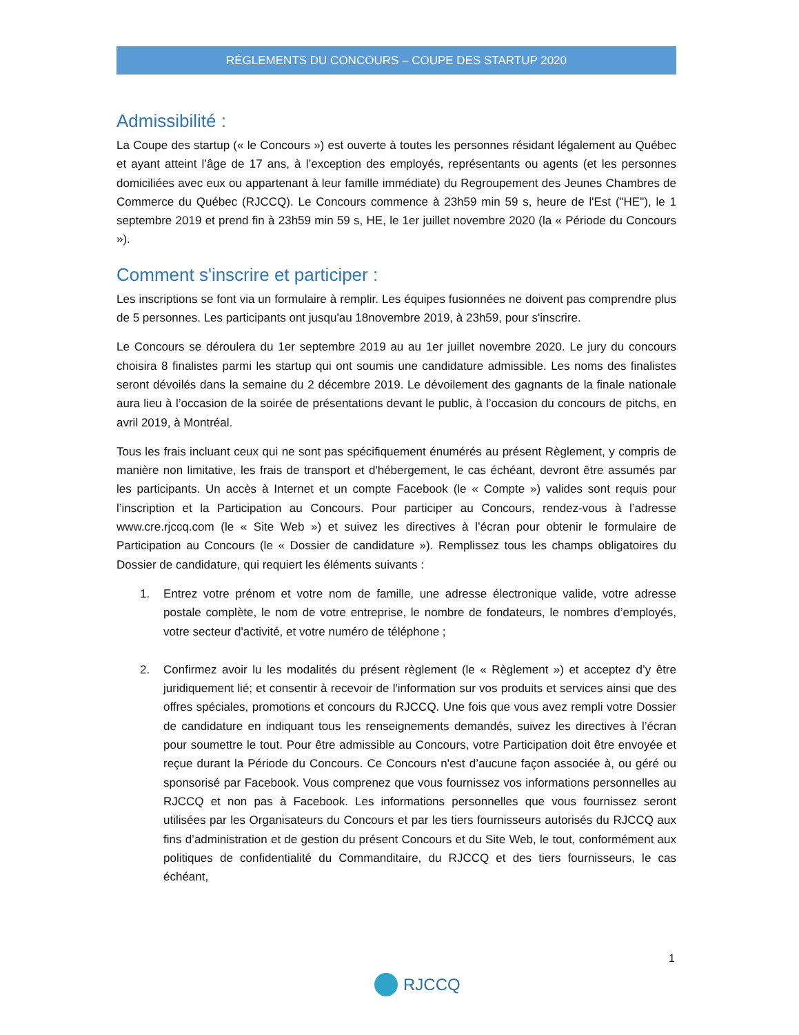RÉGLEMENTS DU CONCOURS – COUPE DES STARTUP 2020
Admissibilité :
La Coupe des startup (« le Concours ») est ouverte à toutes les personnes résidant légalement au Québec et ayant atteint l’âge de 17 ans, à l’exception des employés, représentants ou agents (et les personnes domiciliées avec eux ou appartenant à leur famille immédiate) du Regroupement des Jeunes Chambres de Commerce du Québec (RJCCQ). Le Concours commence à 23h59 min 59 s, heure de l'Est ("HE"), le 1 septembre 2019 et prend fin à 23h59 min 59 s, HE, le 1er juillet novembre 2020 (la « Période du Concours »).
Comment s'inscrire et participer :
Les inscriptions se font via un formulaire à remplir. Les équipes fusionnées ne doivent pas comprendre plus de 5 personnes. Les participants ont jusqu'au 18novembre 2019, à 23h59, pour s'inscrire.
Le Concours se déroulera du 1er septembre 2019 au au 1er juillet novembre 2020. Le jury du concours choisira 8 finalistes parmi les startup qui ont soumis une candidature admissible. Les noms des finalistes seront dévoilés dans la semaine du 2 décembre 2019. Le dévoilement des gagnants de la finale nationale aura lieu à l’occasion de la soirée de présentations devant le public, à l’occasion du concours de pitchs, en avril 2019, à Montréal.
Tous les frais incluant ceux qui ne sont pas spécifiquement énumérés au présent Règlement, y compris de manière non limitative, les frais de transport et d'hébergement, le cas échéant, devront être assumés par les participants. Un accès à Internet et un compte Facebook (le « Compte ») valides sont requis pour l’inscription et la Participation au Concours. Pour participer au Concours, rendez-vous à l’adresse www.cre.rjccq.com (le « Site Web ») et suivez les directives à l’écran pour obtenir le formulaire de Participation au Concours (le « Dossier de candidature »). Remplissez tous les champs obligatoires du Dossier de candidature, qui requiert les éléments suivants :
1. Entrez votre prénom et votre nom de famille, une adresse électronique valide, votre adresse postale complète, le nom de votre entreprise, le nombre de fondateurs, le nombres d’employés, votre secteur d'activité, et votre numéro de téléphone ;
2. Confirmez avoir lu les modalités du présent règlement (le « Règlement ») et acceptez d’y être juridiquement lié; et consentir à recevoir de l'information sur vos produits et services ainsi que des offres spéciales, promotions et concours du RJCCQ. Une fois que vous avez rempli votre Dossier de candidature en indiquant tous les renseignements demandés, suivez les directives à l’écran pour soumettre le tout. Pour être admissible au Concours, votre Participation doit être envoyée et reçue durant la Période du Concours. Ce Concours n'est d’aucune façon associée à, ou géré ou sponsorisé par Facebook. Vous comprenez que vous fournissez vos informations personnelles au RJCCQ et non pas à Facebook. Les informations personnelles que vous fournissez seront utilisées par les Organisateurs du Concours et par les tiers fournisseurs autorisés du RJCCQ aux fins d’administration et de gestion du présent Concours et du Site Web, le tout, conformément aux politiques de confidentialité du Commanditaire, du RJCCQ et des tiers fournisseurs, le cas échéant,
1
RJCCQ